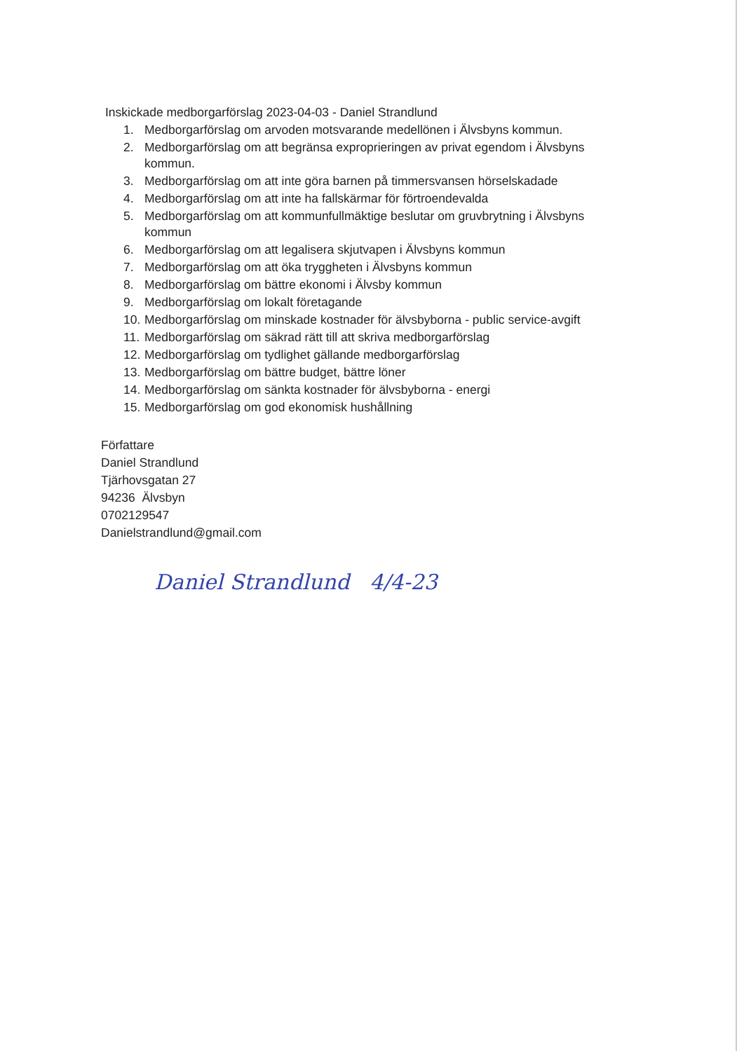Inskickade medborgarförslag 2023-04-03 - Daniel Strandlund
1. Medborgarförslag om arvoden motsvarande medellönen i Älvsbyns kommun.
2. Medborgarförslag om att begränsa exproprieringen av privat egendom i Älvsbyns kommun.
3. Medborgarförslag om att inte göra barnen på timmersvansen hörselskadade
4. Medborgarförslag om att inte ha fallskärmar för förtroendevalda
5. Medborgarförslag om att kommunfullmäktige beslutar om gruvbrytning i Älvsbyns kommun
6. Medborgarförslag om att legalisera skjutvapen i Älvsbyns kommun
7. Medborgarförslag om att öka tryggheten i Älvsbyns kommun
8. Medborgarförslag om bättre ekonomi i Älvsby kommun
9. Medborgarförslag om lokalt företagande
10. Medborgarförslag om minskade kostnader för älvsbyborna - public service-avgift
11. Medborgarförslag om säkrad rätt till att skriva medborgarförslag
12. Medborgarförslag om tydlighet gällande medborgarförslag
13. Medborgarförslag om bättre budget, bättre löner
14. Medborgarförslag om sänkta kostnader för älvsbyborna - energi
15. Medborgarförslag om god ekonomisk hushållning
Författare
Daniel Strandlund
Tjärhovsgatan 27
94236 Älvsbyn
0702129547
Danielstrandlund@gmail.com
Daniel Strandlund 4/4-23